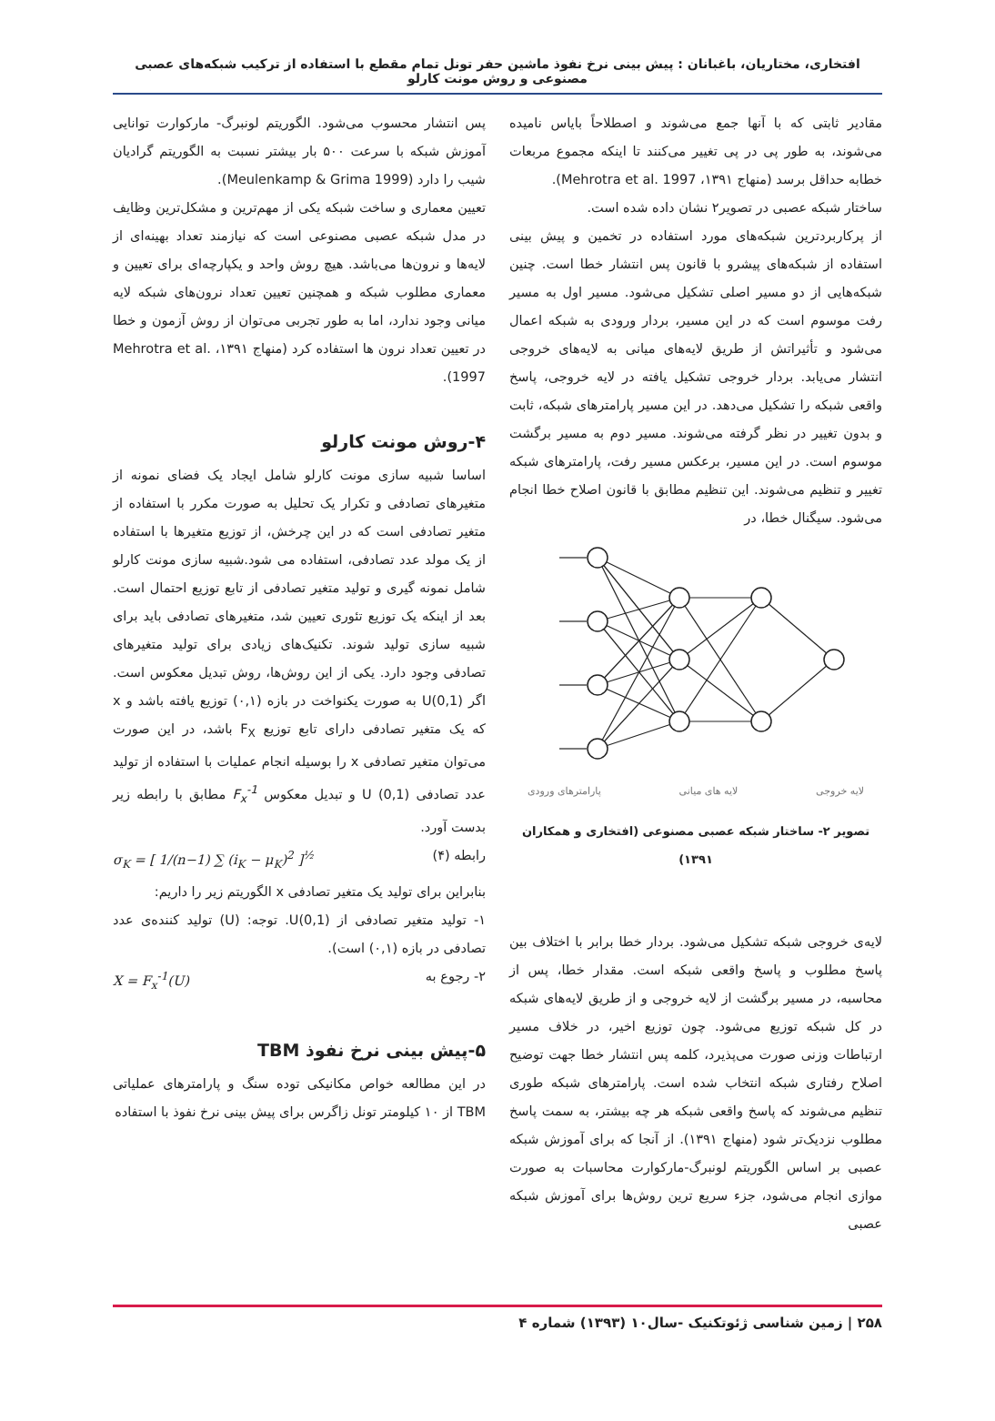افتخاری، مختاریان، باغبانان : پیش بینی نرخ نفوذ ماشین حفر تونل تمام مقطع با استفاده از ترکیب شبکه‌های عصبی مصنوعی و روش مونت کارلو
مقادیر ثابتی که با آنها جمع می‌شوند و اصطلاحاً بایاس نامیده می‌شوند، به طور پی در پی تغییر می‌کنند تا اینکه مجموع مربعات خطابه حداقل برسد (منهاج ۱۳۹۱، Mehrotra et al. 1997).
ساختار شبکه عصبی در تصویر۲ نشان داده شده است.
از پرکاربردترین شبکه‌های مورد استفاده در تخمین و پیش بینی استفاده از شبکه‌های پیشرو با قانون پس انتشار خطا است. چنین شبکه‌هایی از دو مسیر اصلی تشکیل می‌شود. مسیر اول به مسیر رفت موسوم است که در این مسیر، بردار ورودی به شبکه اعمال می‌شود و تأثیراتش از طریق لایه‌های میانی به لایه‌های خروجی انتشار می‌یابد. بردار خروجی تشکیل یافته در لایه خروجی، پاسخ واقعی شبکه را تشکیل می‌دهد. در این مسیر پارامترهای شبکه، ثابت و بدون تغییر در نظر گرفته می‌شوند. مسیر دوم به مسیر برگشت موسوم است. در این مسیر، برعکس مسیر رفت، پارامترهای شبکه تغییر و تنظیم می‌شوند. این تنظیم مطابق با قانون اصلاح خطا انجام می‌شود. سیگنال خطا، در
لایه خروجی لایه های میانی پارامترهای ورودی
تصویر ۲- ساختار شبکه عصبی مصنوعی (افتخاری و همکاران ۱۳۹۱)
لایه‌ی خروجی شبکه تشکیل می‌شود. بردار خطا برابر با اختلاف بین پاسخ مطلوب و پاسخ واقعی شبکه است. مقدار خطا، پس از محاسبه، در مسیر برگشت از لایه خروجی و از طریق لایه‌های شبکه در کل شبکه توزیع می‌شود. چون توزیع اخیر، در خلاف مسیر ارتباطات وزنی صورت می‌پذیرد، کلمه پس انتشار خطا جهت توضیح اصلاح رفتاری شبکه انتخاب شده است. پارامترهای شبکه طوری تنظیم می‌شوند که پاسخ واقعی شبکه هر چه بیشتر، به سمت پاسخ مطلوب نزدیک‌تر شود (منهاج ۱۳۹۱). از آنجا که برای آموزش شبکه عصبی بر اساس الگوریتم لونبرگ-مارکوارت محاسبات به صورت موازی انجام می‌شود، جزء سریع ترین روش‌ها برای آموزش شبکه عصبی
پس انتشار محسوب می‌شود. الگوریتم لونبرگ- مارکوارت توانایی آموزش شبکه با سرعت ۵۰۰ بار بیشتر نسبت به الگوریتم گرادیان شیب را دارد (Meulenkamp & Grima 1999).
تعیین معماری و ساخت شبکه یکی از مهم‌ترین و مشکل‌ترین وظایف در مدل شبکه عصبی مصنوعی است که نیازمند تعداد بهینه‌ای از لایه‌ها و نرون‌ها می‌باشد. هیچ روش واحد و یکپارچه‌ای برای تعیین و معماری مطلوب شبکه و همچنین تعیین تعداد نرون‌های شبکه لایه میانی وجود ندارد، اما به طور تجربی می‌توان از روش آزمون و خطا در تعیین تعداد نرون ها استفاده کرد (منهاج ۱۳۹۱، Mehrotra et al. 1997).
۴-روش مونت کارلو
اساسا شبیه سازی مونت کارلو شامل ایجاد یک فضای نمونه از متغیرهای تصادفی و تکرار یک تحلیل به صورت مکرر با استفاده از متغیر تصادفی است که در این چرخش، از توزیع متغیرها با استفاده از یک مولد عدد تصادفی، استفاده می شود.شبیه سازی مونت کارلو شامل نمونه گیری و تولید متغیر تصادفی از تابع توزیع احتمال است. بعد از اینکه یک توزیع تئوری تعیین شد، متغیرهای تصادفی باید برای شبیه سازی تولید شوند. تکنیک‌های زیادی برای تولید متغیرهای تصادفی وجود دارد. یکی از این روش‌ها، روش تبدیل معکوس است. اگر U(0,1) به صورت یکنواخت در بازه (۰,۱) توزیع یافته باشد و x که یک متغیر تصادفی دارای تابع توزیع F<sub>X</sub> باشد، در این صورت می‌توان متغیر تصادفی x را بوسیله انجام عملیات با استفاده از تولید عدد تصادفی U (0,1) و تبدیل معکوس F<sub>x</sub><sup>-1</sup> مطابق با رابطه زیر بدست آورد.
رابطه (۴) σ<sub>K</sub> = [ 1/(n−1) ∑ (i<sub>K</sub> − μ<sub>K</sub>)<sup>2</sup> ]<sup>½</sup>
بنابراین برای تولید یک متغیر تصادفی x الگوریتم زیر را داریم:
۱- تولید متغیر تصادفی از U(0,1). توجه: (U) تولید کننده‌ی عدد تصادفی در بازه (۰,۱) است).
۲- رجوع به X = F<sub>x</sub><sup>-1</sup>(U)
۵-پیش بینی نرخ نفوذ TBM
در این مطالعه خواص مکانیکی توده سنگ و پارامترهای عملیاتی TBM از ۱۰ کیلومتر تونل زاگرس برای پیش بینی نرخ نفوذ با استفاده
۲۵۸ | زمین شناسی ژئوتکنیک -سال۱۰ (۱۳۹۳) شماره ۴